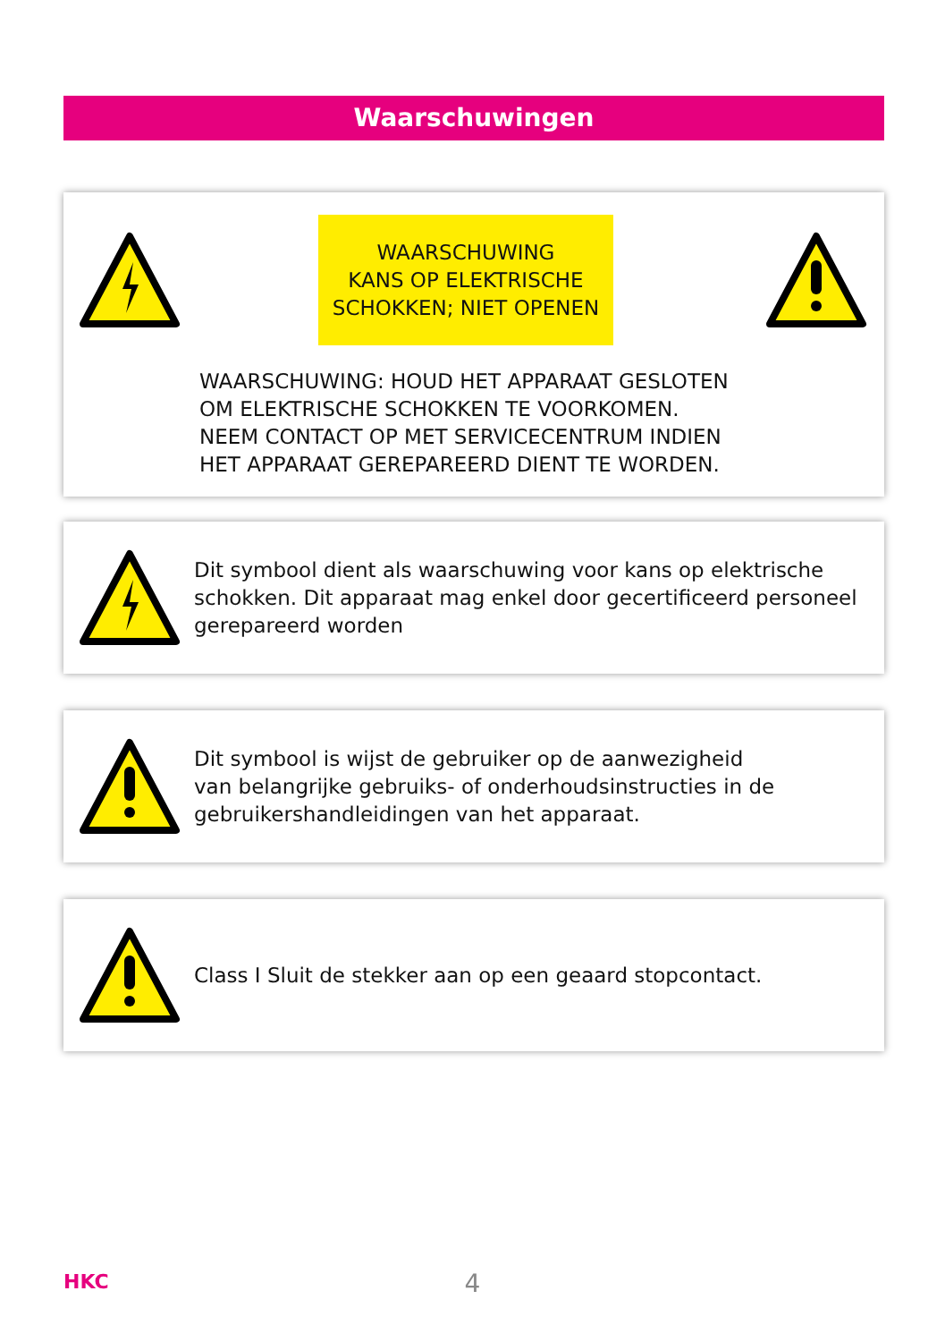Waarschuwingen
WAARSCHUWING
KANS OP ELEKTRISCHE
SCHOKKEN; NIET OPENEN
WAARSCHUWING: HOUD HET APPARAAT GESLOTEN
OM ELEKTRISCHE SCHOKKEN TE VOORKOMEN.
NEEM CONTACT OP MET SERVICECENTRUM INDIEN
HET APPARAAT GEREPAREERD DIENT TE WORDEN.
Dit symbool dient als waarschuwing voor kans op elektrische schokken. Dit apparaat mag enkel door gecertificeerd personeel gerepareerd worden
Dit symbool is wijst de gebruiker op de aanwezigheid
van belangrijke gebruiks- of onderhoudsinstructies in de
gebruikershandleidingen van het apparaat.
Class I Sluit de stekker aan op een geaard stopcontact.
HKC
4